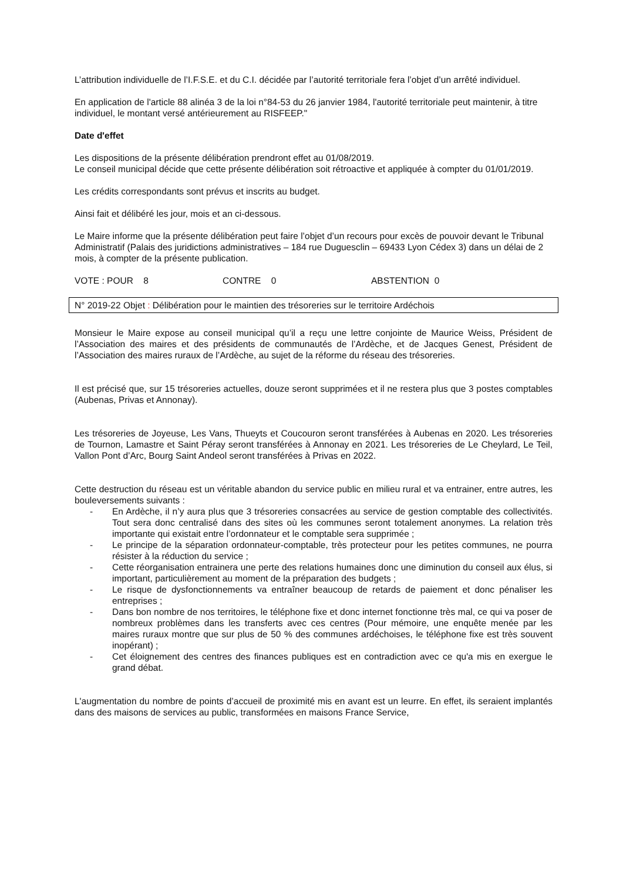L’attribution individuelle de l’I.F.S.E. et du C.I. décidée par l’autorité territoriale fera l’objet d’un arrêté individuel.
En application de l'article 88 alinéa 3 de la loi n°84-53 du 26 janvier 1984, l'autorité territoriale peut maintenir, à titre individuel, le montant versé antérieurement au RISFEEP."
Date d'effet
Les dispositions de la présente délibération prendront effet au 01/08/2019.
Le conseil municipal décide que cette présente délibération soit rétroactive et appliquée à compter du 01/01/2019.
Les crédits correspondants sont prévus et inscrits au budget.
Ainsi fait et délibéré les jour, mois et an ci-dessous.
Le Maire informe que la présente délibération peut faire l’objet d’un recours pour excès de pouvoir devant le Tribunal Administratif (Palais des juridictions administratives – 184 rue Duguesclin – 69433 Lyon Cédex 3) dans un délai de 2 mois, à compter de la présente publication.
VOTE : POUR 8 CONTRE 0 ABSTENTION 0
N° 2019-22 Objet : Délibération pour le maintien des trésoreries sur le territoire Ardéchois
Monsieur le Maire expose au conseil municipal qu’il a reçu une lettre conjointe de Maurice Weiss, Président de l’Association des maires et des présidents de communautés de l’Ardèche, et de Jacques Genest, Président de l’Association des maires ruraux de l’Ardèche, au sujet de la réforme du réseau des trésoreries.
Il est précisé que, sur 15 trésoreries actuelles, douze seront supprimées et il ne restera plus que 3 postes comptables (Aubenas, Privas et Annonay).
Les trésoreries de Joyeuse, Les Vans, Thueyts et Coucouron seront transférées à Aubenas en 2020. Les trésoreries de Tournon, Lamastre et Saint Péray seront transférées à Annonay en 2021. Les trésoreries de Le Cheylard, Le Teil, Vallon Pont d’Arc, Bourg Saint Andeol seront transférées à Privas en 2022.
Cette destruction du réseau est un véritable abandon du service public en milieu rural et va entrainer, entre autres, les bouleversements suivants :
- En Ardèche, il n’y aura plus que 3 trésoreries consacrées au service de gestion comptable des collectivités. Tout sera donc centralisé dans des sites où les communes seront totalement anonymes. La relation très importante qui existait entre l’ordonnateur et le comptable sera supprimée ;
- Le principe de la séparation ordonnateur-comptable, très protecteur pour les petites communes, ne pourra résister à la réduction du service ;
- Cette réorganisation entrainera une perte des relations humaines donc une diminution du conseil aux élus, si important, particulièrement au moment de la préparation des budgets ;
- Le risque de dysfonctionnements va entraîner beaucoup de retards de paiement et donc pénaliser les entreprises ;
- Dans bon nombre de nos territoires, le téléphone fixe et donc internet fonctionne très mal, ce qui va poser de nombreux problèmes dans les transferts avec ces centres (Pour mémoire, une enquête menée par les maires ruraux montre que sur plus de 50 % des communes ardéchoises, le téléphone fixe est très souvent inopérant) ;
- Cet éloignement des centres des finances publiques est en contradiction avec ce qu'a mis en exergue le grand débat.
L'augmentation du nombre de points d’accueil de proximité mis en avant est un leurre. En effet, ils seraient implantés dans des maisons de services au public, transformées en maisons France Service,